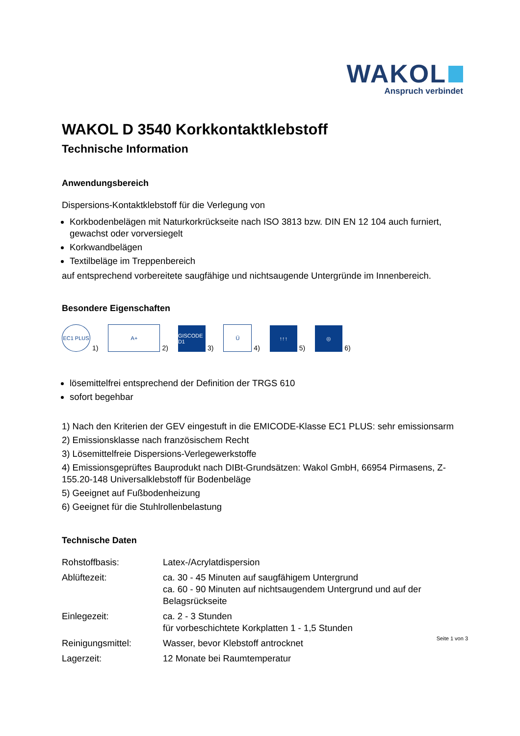WAKOL
Anspruch verbindet
WAKOL D 3540 Korkkontaktklebstoff
Technische Information
Anwendungsbereich
Dispersions-Kontaktklebstoff für die Verlegung von
Korkbodenbelägen mit Naturkorkrückseite nach ISO 3813 bzw. DIN EN 12 104 auch furniert, gewachst oder vorversiegelt
Korkwandbelägen
Textilbeläge im Treppenbereich
auf entsprechend vorbereitete saugfähige und nichtsaugende Untergründe im Innenbereich.
Besondere Eigenschaften
EC1 PLUS
1)
A+
2)
GISCODE D1
3)
Ü
4)
↑↑↑
5)
◎
6)
lösemittelfrei entsprechend der Definition der TRGS 610
sofort begehbar
1) Nach den Kriterien der GEV eingestuft in die EMICODE-Klasse EC1 PLUS: sehr emissionsarm
2) Emissionsklasse nach französischem Recht
3) Lösemittelfreie Dispersions-Verlegewerkstoffe
4) Emissionsgeprüftes Bauprodukt nach DIBt-Grundsätzen: Wakol GmbH, 66954 Pirmasens, Z-155.20-148 Universalklebstoff für Bodenbeläge
5) Geeignet auf Fußbodenheizung
6) Geeignet für die Stuhlrollenbelastung
Technische Daten
| Rohstoffbasis: | Latex-/Acrylatdispersion |
| Ablüftezeit: | ca. 30 - 45 Minuten auf saugfähigem Untergrund ca. 60 - 90 Minuten auf nichtsaugendem Untergrund und auf der Belagsrückseite |
| Einlegezeit: | ca. 2 - 3 Stunden für vorbeschichtete Korkplatten 1 - 1,5 Stunden |
| Reinigungsmittel: | Wasser, bevor Klebstoff antrocknet |
| Lagerzeit: | 12 Monate bei Raumtemperatur |
Seite 1 von 3